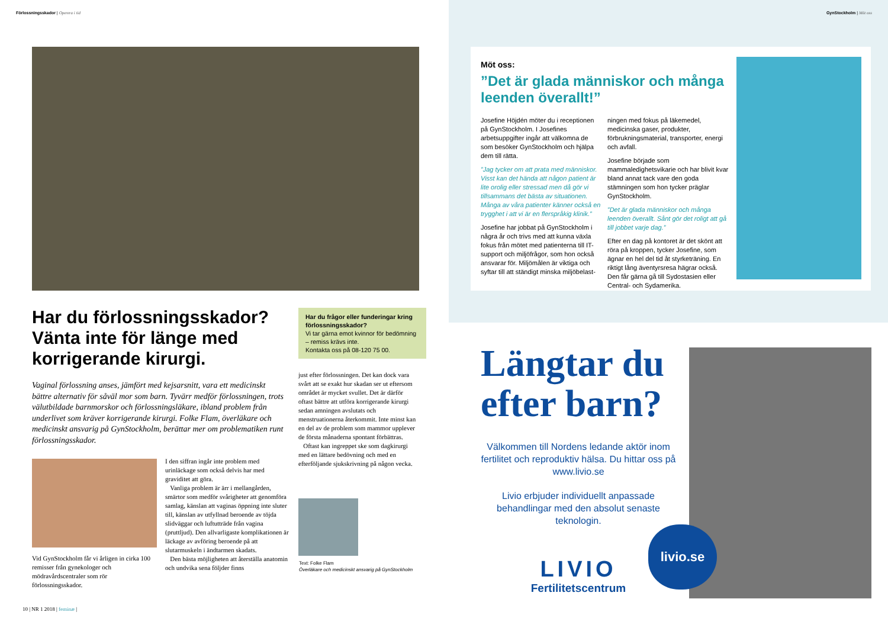Förlossningsskador | Operera i tid
Har du förlossningsskador? Vänta inte för länge med korrigerande kirurgi.
Har du frågor eller funderingar kring förlossningsskador?
Vi tar gärna emot kvinnor för bedömning – remiss krävs inte.
Kontakta oss på 08-120 75 00.
Vaginal förlossning anses, jämfört med kejsarsnitt, vara ett medicinskt bättre alternativ för såväl mor som barn. Tyvärr medför förlossningen, trots välutbildade barnmorskor och förlossningsläkare, ibland problem från underlivet som kräver korrigerande kirurgi. Folke Flam, överläkare och medicinskt ansvarig på GynStockholm, berättar mer om problematiken runt förlossningsskador.
Vid GynStockholm får vi årligen in cirka 100 remisser från gynekologer och mödravårdscentraler som rör förlossningsskador.
I den siffran ingår inte problem med urinläckage som också delvis har med graviditet att göra.
Vanliga problem är ärr i mellangården, smärtor som medför svårigheter att genomföra samlag, känslan att vaginas öppning inte sluter till, känslan av utfyllnad beroende av töjda slidväggar och luftutträde från vagina (pruttljud). Den allvarligaste komplikationen är läckage av avföring beroende på att slutarmuskeln i ändtarmen skadats.
Den bästa möjligheten att återställa anatomin och undvika sena följder finns
just efter förlossningen. Det kan dock vara svårt att se exakt hur skadan ser ut eftersom området är mycket svullet. Det är därför oftast bättre att utföra korrigerande kirurgi sedan amningen avslutats och menstruationerna återkommit. Inte minst kan en del av de problem som mammor upplever de första månaderna spontant förbättras.
Oftast kan ingreppet ske som dagkirurgi med en lättare bedövning och med en efterföljande sjukskrivning på någon vecka.
Text: Folke Flam
Överläkare och medicinskt ansvarig på GynStockholm
10 | NR 1 2018 | feminæ |
GynStockholm | Möt oss
Möt oss:
”Det är glada människor och många leenden överallt!”
Josefine Höjdén möter du i receptionen på GynStockholm. I Josefines arbetsuppgifter ingår att välkomna de som besöker GynStockholm och hjälpa dem till rätta.
”Jag tycker om att prata med människor. Visst kan det hända att någon patient är lite orolig eller stressad men då gör vi tillsammans det bästa av situationen. Många av våra patienter känner också en trygghet i att vi är en flerspråkig klinik.”
Josefine har jobbat på GynStockholm i några år och trivs med att kunna växla fokus från mötet med patienterna till IT-support och miljöfrågor, som hon också ansvarar för. Miljömålen är viktiga och syftar till att ständigt minska miljöbelast-
ningen med fokus på läkemedel, medicinska gaser, produkter, förbrukningsmaterial, transporter, energi och avfall.
Josefine började som mammaledighetsvikarie och har blivit kvar bland annat tack vare den goda stämningen som hon tycker präglar GynStockholm.
”Det är glada människor och många leenden överallt. Sånt gör det roligt att gå till jobbet varje dag.”
Efter en dag på kontoret är det skönt att röra på kroppen, tycker Josefine, som ägnar en hel del tid åt styrketräning. En riktigt lång äventyrsresa hägrar också. Den får gärna gå till Sydostasien eller Central- och Sydamerika.
Längtar du efter barn?
Välkommen till Nordens ledande aktör inom fertilitet och reproduktiv hälsa. Du hittar oss på www.livio.se
Livio erbjuder individuellt anpassade behandlingar med den absolut senaste teknologin.
livio.se
LIVIO
Fertilitetscentrum